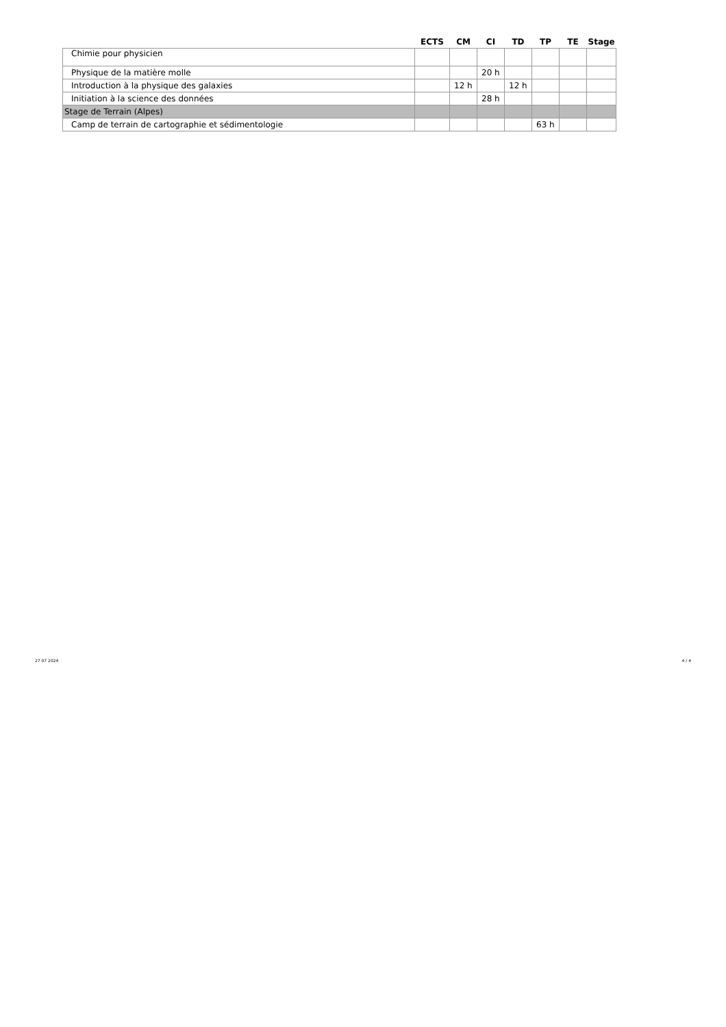| | ECTS | CM | CI | TD | TP | TE | Stage |
| --- | --- | --- | --- | --- | --- | --- | --- |
| Chimie pour physicien | | | | | | | |
| Physique de la matière molle | | | 20 h | | | | |
| Introduction à la physique des galaxies | | 12 h | | 12 h | | | |
| Initiation à la science des données | | | 28 h | | | | |
| Stage de Terrain (Alpes) | | | | | | | |
| Camp de terrain de cartographie et sédimentologie | | | | | 63 h | | |
27 07 2024 4 / 4